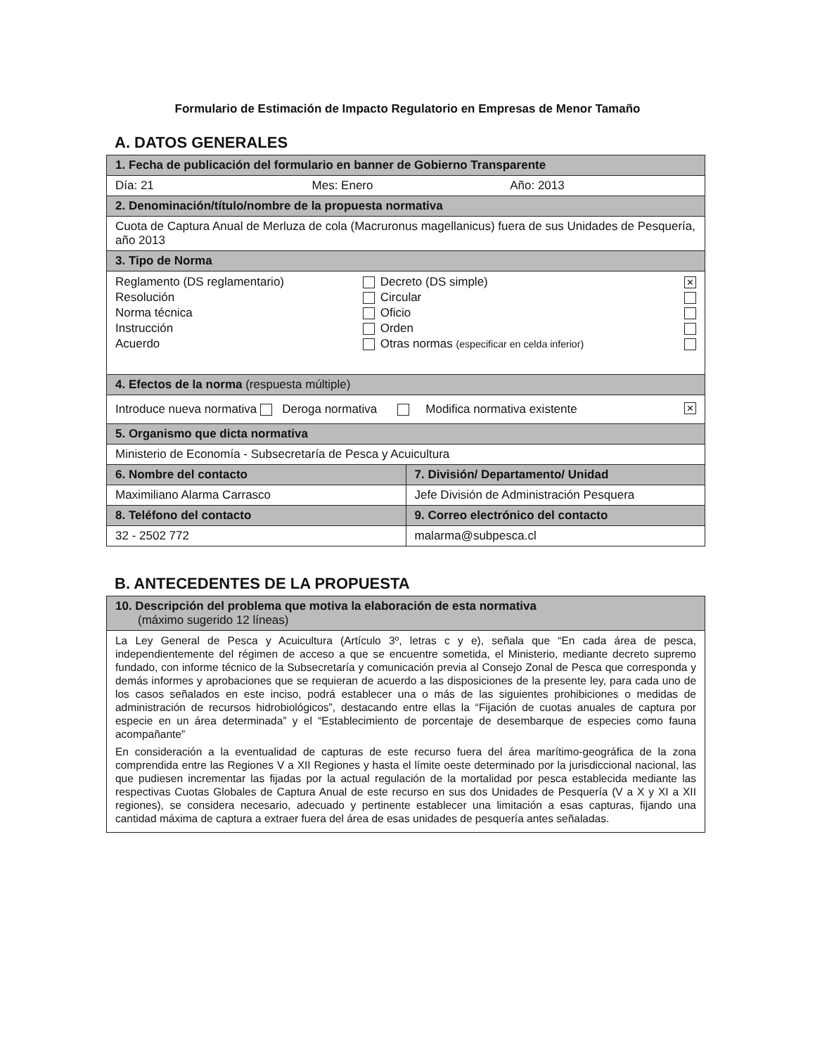Formulario de Estimación de Impacto Regulatorio en Empresas de Menor Tamaño
A. DATOS GENERALES
| 1. Fecha de publicación del formulario en banner de Gobierno Transparente | |
| --- | --- |
| Día: 21 Mes: Enero Año: 2013 | |
| 2. Denominación/título/nombre de la propuesta normativa | |
| Cuota de Captura Anual de Merluza de cola (Macruronus magellanicus) fuera de sus Unidades de Pesquería, año 2013 | |
| 3. Tipo de Norma | |
| / Reglamento (DS reglamentario) / / Decreto (DS simple) / ✕ / / Resolución / / Circular / / / Norma técnica / / Oficio / / / Instrucción / / Orden / / / Acuerdo / / Otras normas (especificar en celda inferior) / / | |
| 4. Efectos de la norma (respuesta múltiple) | |
| Introduce nueva normativa Deroga normativa Modifica normativa existente ✕ | |
| 5. Organismo que dicta normativa | |
| Ministerio de Economía - Subsecretaría de Pesca y Acuicultura | |
| 6. Nombre del contacto | 7. División/ Departamento/ Unidad |
| Maximiliano Alarma Carrasco | Jefe División de Administración Pesquera |
| 8. Teléfono del contacto | 9. Correo electrónico del contacto |
| 32 - 2502 772 | malarma@subpesca.cl |
B. ANTECEDENTES DE LA PROPUESTA
| 10. Descripción del problema que motiva la elaboración de esta normativa (máximo sugerido 12 líneas) |
| --- |
| La Ley General de Pesca y Acuicultura (Artículo 3º, letras c y e), señala que “En cada área de pesca, independientemente del régimen de acceso a que se encuentre sometida, el Ministerio, mediante decreto supremo fundado, con informe técnico de la Subsecretaría y comunicación previa al Consejo Zonal de Pesca que corresponda y demás informes y aprobaciones que se requieran de acuerdo a las disposiciones de la presente ley, para cada uno de los casos señalados en este inciso, podrá establecer una o más de las siguientes prohibiciones o medidas de administración de recursos hidrobiológicos”, destacando entre ellas la “Fijación de cuotas anuales de captura por especie en un área determinada” y el “Establecimiento de porcentaje de desembarque de especies como fauna acompañante” En consideración a la eventualidad de capturas de este recurso fuera del área marítimo-geográfica de la zona comprendida entre las Regiones V a XII Regiones y hasta el límite oeste determinado por la jurisdiccional nacional, las que pudiesen incrementar las fijadas por la actual regulación de la mortalidad por pesca establecida mediante las respectivas Cuotas Globales de Captura Anual de este recurso en sus dos Unidades de Pesquería (V a X y XI a XII regiones), se considera necesario, adecuado y pertinente establecer una limitación a esas capturas, fijando una cantidad máxima de captura a extraer fuera del área de esas unidades de pesquería antes señaladas. |